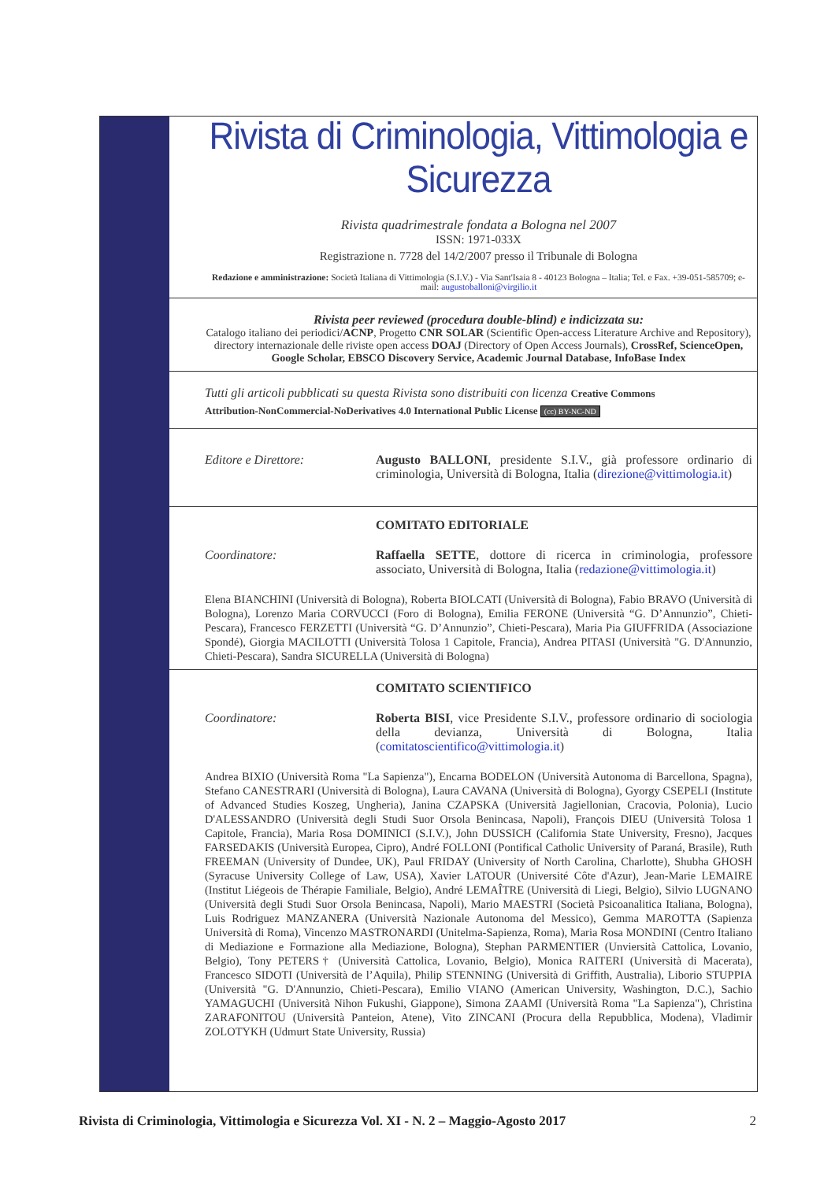Rivista di Criminologia, Vittimologia e Sicurezza
Rivista quadrimestrale fondata a Bologna nel 2007
ISSN: 1971-033X
Registrazione n. 7728 del 14/2/2007 presso il Tribunale di Bologna
Redazione e amministrazione: Società Italiana di Vittimologia (S.I.V.) - Via Sant'Isaia 8 - 40123 Bologna – Italia; Tel. e Fax. +39-051-585709; e-mail: augustoballoni@virgilio.it
Rivista peer reviewed (procedura double-blind) e indicizzata su:
Catalogo italiano dei periodici/ACNP, Progetto CNR SOLAR (Scientific Open-access Literature Archive and Repository), directory internazionale delle riviste open access DOAJ (Directory of Open Access Journals), CrossRef, ScienceOpen, Google Scholar, EBSCO Discovery Service, Academic Journal Database, InfoBase Index
Tutti gli articoli pubblicati su questa Rivista sono distribuiti con licenza Creative Commons
Attribution-NonCommercial-NoDerivatives 4.0 International Public License (cc) BY-NC-ND
Editore e Direttore: Augusto BALLONI, presidente S.I.V., già professore ordinario di criminologia, Università di Bologna, Italia (direzione@vittimologia.it)
COMITATO EDITORIALE
Coordinatore: Raffaella SETTE, dottore di ricerca in criminologia, professore associato, Università di Bologna, Italia (redazione@vittimologia.it)
Elena BIANCHINI (Università di Bologna), Roberta BIOLCATI (Università di Bologna), Fabio BRAVO (Università di Bologna), Lorenzo Maria CORVUCCI (Foro di Bologna), Emilia FERONE (Università “G. D’Annunzio”, Chieti-Pescara), Francesco FERZETTI (Università “G. D’Annunzio”, Chieti-Pescara), Maria Pia GIUFFRIDA (Associazione Spondé), Giorgia MACILOTTI (Università Tolosa 1 Capitole, Francia), Andrea PITASI (Università "G. D'Annunzio, Chieti-Pescara), Sandra SICURELLA (Università di Bologna)
COMITATO SCIENTIFICO
Coordinatore: Roberta BISI, vice Presidente S.I.V., professore ordinario di sociologia della devianza, Università di Bologna, Italia (comitatoscientifico@vittimologia.it)
Andrea BIXIO (Università Roma "La Sapienza"), Encarna BODELON (Università Autonoma di Barcellona, Spagna), Stefano CANESTRARI (Università di Bologna), Laura CAVANA (Università di Bologna), Gyorgy CSEPELI (Institute of Advanced Studies Koszeg, Ungheria), Janina CZAPSKA (Università Jagiellonian, Cracovia, Polonia), Lucio D'ALESSANDRO (Università degli Studi Suor Orsola Benincasa, Napoli), François DIEU (Università Tolosa 1 Capitole, Francia), Maria Rosa DOMINICI (S.I.V.), John DUSSICH (California State University, Fresno), Jacques FARSEDAKIS (Università Europea, Cipro), André FOLLONI (Pontifical Catholic University of Paraná, Brasile), Ruth FREEMAN (University of Dundee, UK), Paul FRIDAY (University of North Carolina, Charlotte), Shubha GHOSH (Syracuse University College of Law, USA), Xavier LATOUR (Université Côte d'Azur), Jean-Marie LEMAIRE (Institut Liégeois de Thérapie Familiale, Belgio), André LEMAÎTRE (Università di Liegi, Belgio), Silvio LUGNANO (Università degli Studi Suor Orsola Benincasa, Napoli), Mario MAESTRI (Società Psicoanalitica Italiana, Bologna), Luis Rodriguez MANZANERA (Università Nazionale Autonoma del Messico), Gemma MAROTTA (Sapienza Università di Roma), Vincenzo MASTRONARDI (Unitelma-Sapienza, Roma), Maria Rosa MONDINI (Centro Italiano di Mediazione e Formazione alla Mediazione, Bologna), Stephan PARMENTIER (Unviersità Cattolica, Lovanio, Belgio), Tony PETERS† (Università Cattolica, Lovanio, Belgio), Monica RAITERI (Università di Macerata), Francesco SIDOTI (Università de l’Aquila), Philip STENNING (Università di Griffith, Australia), Liborio STUPPIA (Università "G. D'Annunzio, Chieti-Pescara), Emilio VIANO (American University, Washington, D.C.), Sachio YAMAGUCHI (Università Nihon Fukushi, Giappone), Simona ZAAMI (Università Roma "La Sapienza"), Christina ZARAFONITOU (Università Panteion, Atene), Vito ZINCANI (Procura della Repubblica, Modena), Vladimir ZOLOTYKH (Udmurt State University, Russia)
Rivista di Criminologia, Vittimologia e Sicurezza Vol. XI - N. 2 – Maggio-Agosto 2017 2